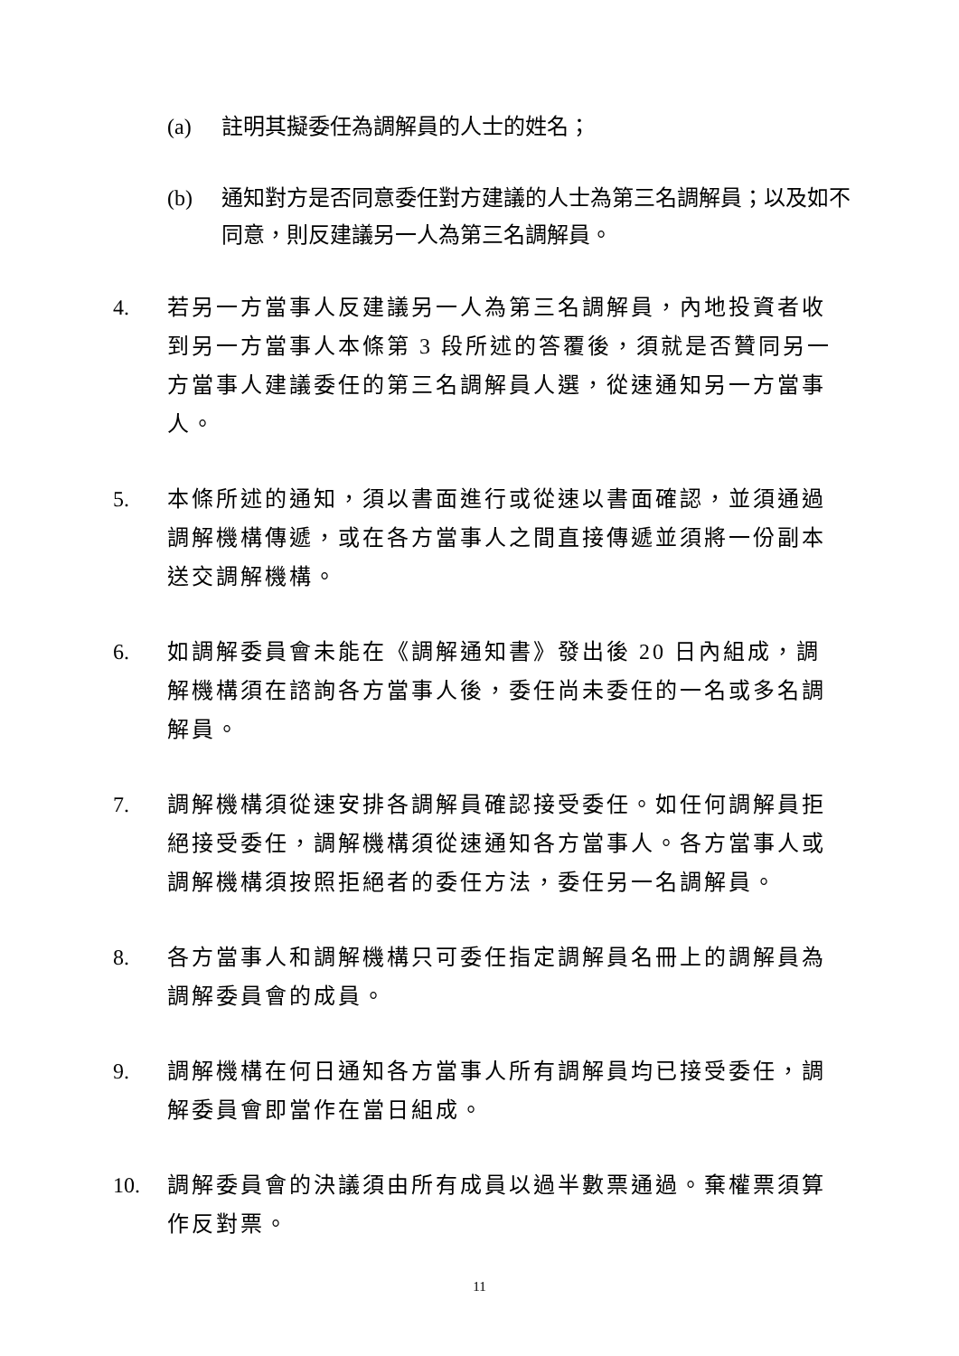(a) 註明其擬委任為調解員的人士的姓名；
(b) 通知對方是否同意委任對方建議的人士為第三名調解員；以及如不同意，則反建議另一人為第三名調解員。
4. 若另一方當事人反建議另一人為第三名調解員，內地投資者收到另一方當事人本條第 3 段所述的答覆後，須就是否贊同另一方當事人建議委任的第三名調解員人選，從速通知另一方當事人。
5. 本條所述的通知，須以書面進行或從速以書面確認，並須通過調解機構傳遞，或在各方當事人之間直接傳遞並須將一份副本送交調解機構。
6. 如調解委員會未能在《調解通知書》發出後 20 日內組成，調解機構須在諮詢各方當事人後，委任尚未委任的一名或多名調解員。
7. 調解機構須從速安排各調解員確認接受委任。如任何調解員拒絕接受委任，調解機構須從速通知各方當事人。各方當事人或調解機構須按照拒絕者的委任方法，委任另一名調解員。
8. 各方當事人和調解機構只可委任指定調解員名冊上的調解員為調解委員會的成員。
9. 調解機構在何日通知各方當事人所有調解員均已接受委任，調解委員會即當作在當日組成。
10. 調解委員會的決議須由所有成員以過半數票通過。棄權票須算作反對票。
11